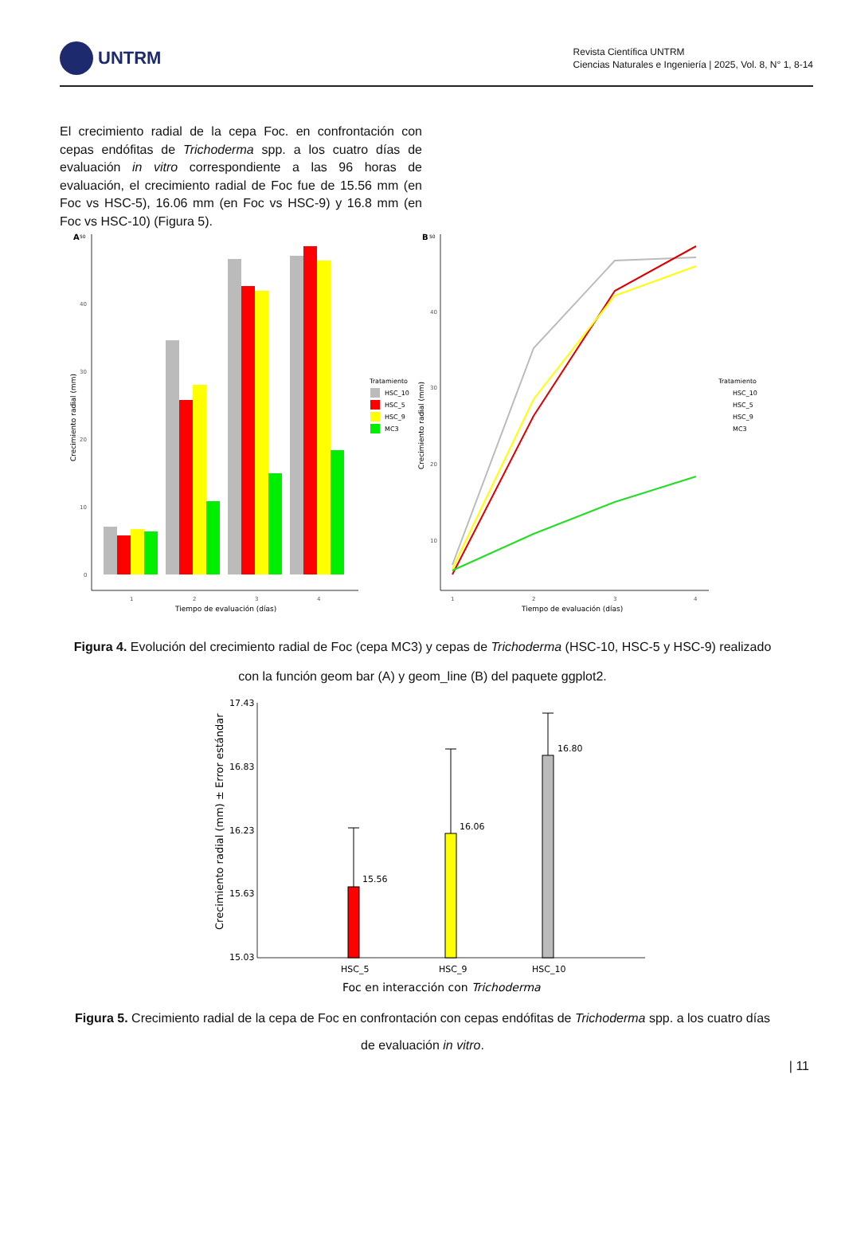UNTRM
Revista Científica UNTRM
Ciencias Naturales e Ingeniería | 2025, Vol. 8, N° 1, 8-14
El crecimiento radial de la cepa Foc. en confrontación con cepas endófitas de Trichoderma spp. a los cuatro días de evaluación in vitro correspondiente a las 96 horas de evaluación, el crecimiento radial de Foc fue de 15.56 mm (en Foc vs HSC-5), 16.06 mm (en Foc vs HSC-9) y 16.8 mm (en Foc vs HSC-10) (Figura 5).
A
50
40
30
20
10
0
1
2
3
4
Tiempo de evaluación (días)
Crecimiento radial (mm)
Tratamiento
HSC_10
HSC_5
HSC_9
MC3
B
50
40
30
20
10
1
2
3
4
Tiempo de evaluación (días)
Crecimiento radial (mm)
Tratamiento
HSC_10
HSC_5
HSC_9
MC3
Figura 4. Evolución del crecimiento radial de Foc (cepa MC3) y cepas de Trichoderma (HSC-10, HSC-5 y HSC-9) realizado con la función geom bar (A) y geom_line (B) del paquete ggplot2.
17.43
16.83
16.23
15.63
15.03
HSC_5
HSC_9
HSC_10
15.56
16.06
16.80
Foc en interacción con Trichoderma
Crecimiento radial (mm) ± Error estándar
Figura 5. Crecimiento radial de la cepa de Foc en confrontación con cepas endófitas de Trichoderma spp. a los cuatro días de evaluación in vitro.
| 11